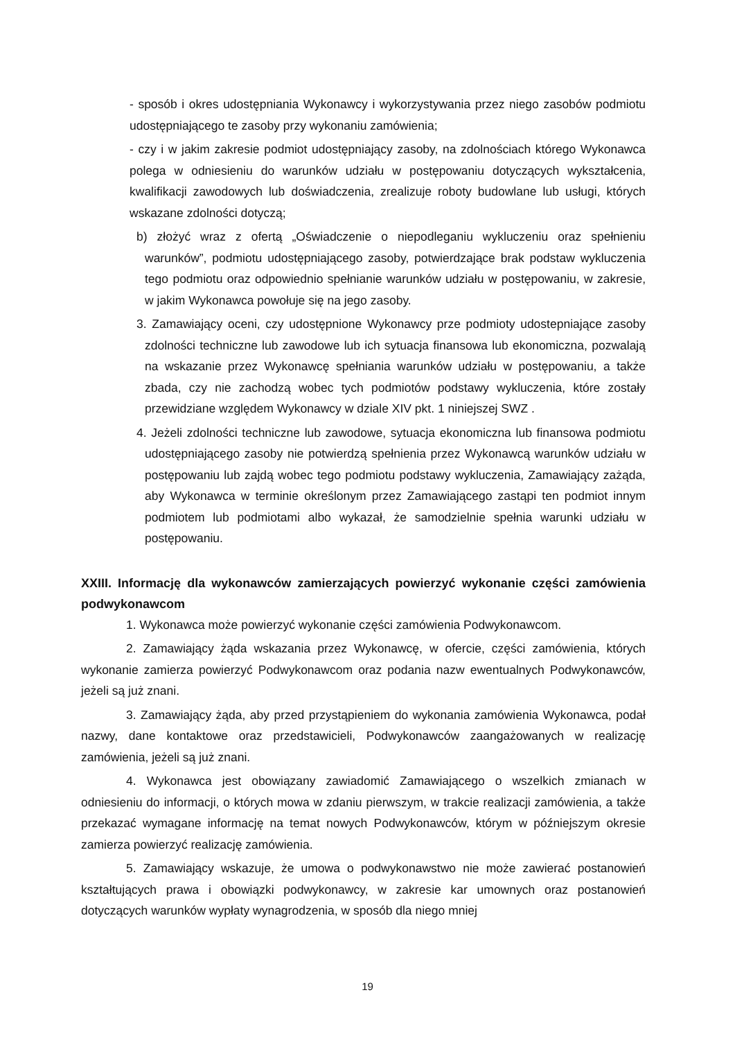- sposób i okres udostępniania Wykonawcy i wykorzystywania przez niego zasobów podmiotu udostępniającego te zasoby przy wykonaniu zamówienia;
- czy i w jakim zakresie podmiot udostępniający zasoby, na zdolnościach którego Wykonawca polega w odniesieniu do warunków udziału w postępowaniu dotyczących wykształcenia, kwalifikacji zawodowych lub doświadczenia, zrealizuje roboty budowlane lub usługi, których wskazane zdolności dotyczą;
b) złożyć wraz z ofertą „Oświadczenie o niepodleganiu wykluczeniu oraz spełnieniu warunków”, podmiotu udostępniającego zasoby, potwierdzające brak podstaw wykluczenia tego podmiotu oraz odpowiednio spełnianie warunków udziału w postępowaniu, w zakresie, w jakim Wykonawca powołuje się na jego zasoby.
3. Zamawiający oceni, czy udostępnione Wykonawcy prze podmioty udostepniające zasoby zdolności techniczne lub zawodowe lub ich sytuacja finansowa lub ekonomiczna, pozwalają na wskazanie przez Wykonawcę spełniania warunków udziału w postępowaniu, a także zbada, czy nie zachodzą wobec tych podmiotów podstawy wykluczenia, które zostały przewidziane względem Wykonawcy w dziale XIV pkt. 1 niniejszej SWZ .
4. Jeżeli zdolności techniczne lub zawodowe, sytuacja ekonomiczna lub finansowa podmiotu udostępniającego zasoby nie potwierdzą spełnienia przez Wykonawcą warunków udziału w postępowaniu lub zajdą wobec tego podmiotu podstawy wykluczenia, Zamawiający zażąda, aby Wykonawca w terminie określonym przez Zamawiającego zastąpi ten podmiot innym podmiotem lub podmiotami albo wykazał, że samodzielnie spełnia warunki udziału w postępowaniu.
XXIII. Informację dla wykonawców zamierzających powierzyć wykonanie części zamówienia podwykonawcom
1. Wykonawca może powierzyć wykonanie części zamówienia Podwykonawcom.
2. Zamawiający żąda wskazania przez Wykonawcę, w ofercie, części zamówienia, których wykonanie zamierza powierzyć Podwykonawcom oraz podania nazw ewentualnych Podwykonawców, jeżeli są już znani.
3. Zamawiający żąda, aby przed przystąpieniem do wykonania zamówienia Wykonawca, podał nazwy, dane kontaktowe oraz przedstawicieli, Podwykonawców zaangażowanych w realizację zamówienia, jeżeli są już znani.
4. Wykonawca jest obowiązany zawiadomić Zamawiającego o wszelkich zmianach w odniesieniu do informacji, o których mowa w zdaniu pierwszym, w trakcie realizacji zamówienia, a także przekazać wymagane informację na temat nowych Podwykonawców, którym w późniejszym okresie zamierza powierzyć realizację zamówienia.
5. Zamawiający wskazuje, że umowa o podwykonawstwo nie może zawierać postanowień kształtujących prawa i obowiązki podwykonawcy, w zakresie kar umownych oraz postanowień dotyczących warunków wypłaty wynagrodzenia, w sposób dla niego mniej
19